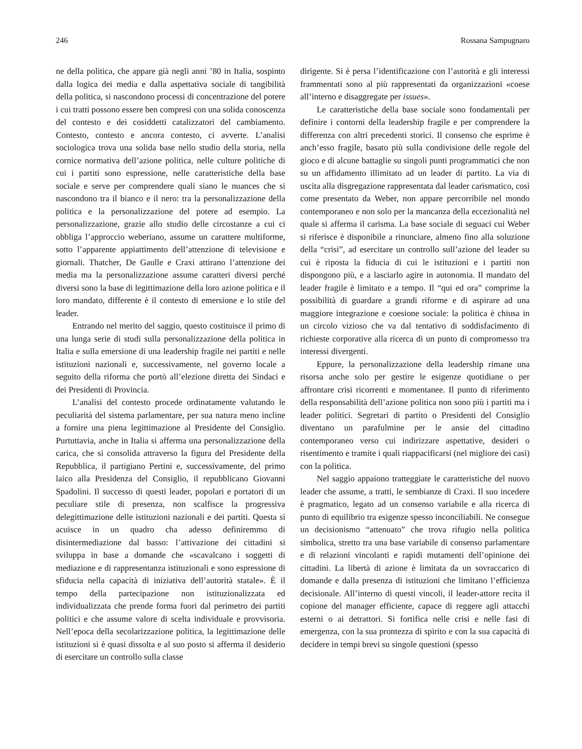246 Rossana Sampugnaro
ne della politica, che appare già negli anni ’80 in Italia, sospinto dalla logica dei media e dalla aspettativa sociale di tangibilità della politica, si nascondono processi di concentrazione del potere i cui tratti possono essere ben compresi con una solida conoscenza del contesto e dei cosiddetti catalizzatori del cambiamento. Contesto, contesto e ancora contesto, ci avverte. L’analisi sociologica trova una solida base nello studio della storia, nella cornice normativa dell’azione politica, nelle culture politiche di cui i partiti sono espressione, nelle caratteristiche della base sociale e serve per comprendere quali siano le nuances che si nascondono tra il bianco e il nero: tra la personalizzazione della politica e la personalizzazione del potere ad esempio. La personalizzazione, grazie allo studio delle circostanze a cui ci obbliga l’approccio weberiano, assume un carattere multiforme, sotto l’apparente appiattimento dell’attenzione di televisione e giornali. Thatcher, De Gaulle e Craxi attirano l’attenzione dei media ma la personalizzazione assume caratteri diversi perché diversi sono la base di legittimazione della loro azione politica e il loro mandato, differente è il contesto di emersione e lo stile del leader.
Entrando nel merito del saggio, questo costituisce il primo di una lunga serie di studi sulla personalizzazione della politica in Italia e sulla emersione di una leadership fragile nei partiti e nelle istituzioni nazionali e, successivamente, nel governo locale a seguito della riforma che portò all’elezione diretta dei Sindaci e dei Presidenti di Provincia.
L’analisi del contesto procede ordinatamente valutando le peculiarità del sistema parlamentare, per sua natura meno incline a fornire una piena legittimazione al Presidente del Consiglio. Purtuttavia, anche in Italia si afferma una personalizzazione della carica, che si consolida attraverso la figura del Presidente della Repubblica, il partigiano Pertini e, successivamente, del primo laico alla Presidenza del Consiglio, il repubblicano Giovanni Spadolini. Il successo di questi leader, popolari e portatori di un peculiare stile di presenza, non scalfisce la progressiva delegittimazione delle istituzioni nazionali e dei partiti. Questa si acuisce in un quadro cha adesso definiremmo di disintermediazione dal basso: l’attivazione dei cittadini si sviluppa in base a domande che «scavalcano i soggetti di mediazione e di rappresentanza istituzionali e sono espressione di sfiducia nella capacità di iniziativa dell’autorità statale». È il tempo della partecipazione non istituzionalizzata ed individualizzata che prende forma fuori dal perimetro dei partiti politici e che assume valore di scelta individuale e provvisoria. Nell’epoca della secolarizzazione politica, la legittimazione delle istituzioni si è quasi dissolta e al suo posto si afferma il desiderio di esercitare un controllo sulla classe
dirigente. Si è persa l’identificazione con l’autorità e gli interessi frammentati sono al più rappresentati da organizzazioni «coese all’interno e disaggregate per issues».
Le caratteristiche della base sociale sono fondamentali per definire i contorni della leadership fragile e per comprendere la differenza con altri precedenti storici. Il consenso che esprime è anch’esso fragile, basato più sulla condivisione delle regole del gioco e di alcune battaglie su singoli punti programmatici che non su un affidamento illimitato ad un leader di partito. La via di uscita alla disgregazione rappresentata dal leader carismatico, così come presentato da Weber, non appare percorribile nel mondo contemporaneo e non solo per la mancanza della eccezionalità nel quale si afferma il carisma. La base sociale di seguaci cui Weber si riferisce è disponibile a rinunciare, almeno fino alla soluzione della “crisi”, ad esercitare un controllo sull’azione del leader su cui è riposta la fiducia di cui le istituzioni e i partiti non dispongono più, e a lasciarlo agire in autonomia. Il mandato del leader fragile è limitato e a tempo. Il “qui ed ora” comprime la possibilità di guardare a grandi riforme e di aspirare ad una maggiore integrazione e coesione sociale: la politica è chiusa in un circolo vizioso che va dal tentativo di soddisfacimento di richieste corporative alla ricerca di un punto di compromesso tra interessi divergenti.
Eppure, la personalizzazione della leadership rimane una risorsa anche solo per gestire le esigenze quotidiane o per affrontare crisi ricorrenti e momentanee. Il punto di riferimento della responsabilità dell’azione politica non sono più i partiti ma i leader politici. Segretari di partito o Presidenti del Consiglio diventano un parafulmine per le ansie del cittadino contemporaneo verso cui indirizzare aspettative, desideri o risentimento e tramite i quali riappacificarsi (nel migliore dei casi) con la politica.
Nel saggio appaiono tratteggiate le caratteristiche del nuovo leader che assume, a tratti, le sembianze di Craxi. Il suo incedere è pragmatico, legato ad un consenso variabile e alla ricerca di punto di equilibrio tra esigenze spesso inconciliabili. Ne consegue un decisionismo “attenuato” che trova rifugio nella politica simbolica, stretto tra una base variabile di consenso parlamentare e di relazioni vincolanti e rapidi mutamenti dell’opinione dei cittadini. La libertà di azione è limitata da un sovraccarico di domande e dalla presenza di istituzioni che limitano l’efficienza decisionale. All’interno di questi vincoli, il leader-attore recita il copione del manager efficiente, capace di reggere agli attacchi esterni o ai detrattori. Si fortifica nelle crisi e nelle fasi di emergenza, con la sua prontezza di spirito e con la sua capacità di decidere in tempi brevi su singole questioni (spesso